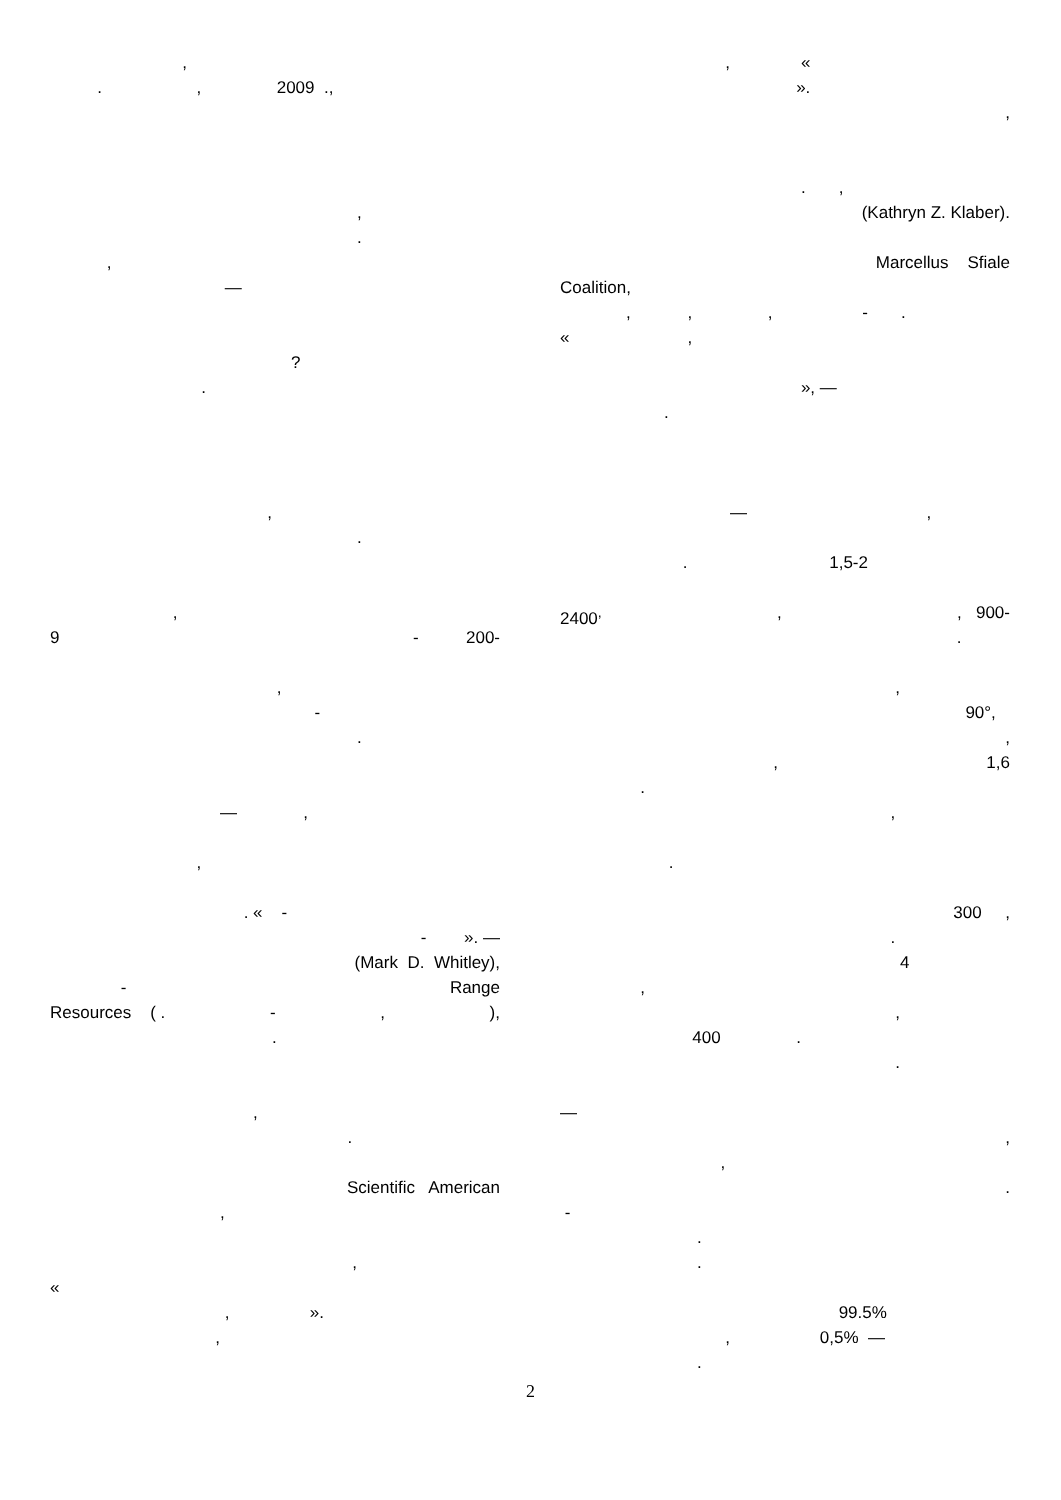,
. , 2009 .,
,
.
,
—
?
.
,
.
,
9 - 200-
,
-
.
— ,
,
. « -
- ». —
(Mark D. Whitley),
- Range
Resources ( . -,),
.
,
.
Scientific American
,
,
«
, ».
,
, «
».
,
. ,
(Kathryn Z. Klaber).
Marcellus Sfiale
Coalition,
, , , - .
« ,
», —
.
— ,
. 1,5-2
2400<sup>,</sup>,, 900-
.
,
90°,
,
, 1,6
.
,
.
300 ,
.
4
,
,
400 .
.
—
,
,
.
-
.
.
99.5%
, 0,5% —
.
2